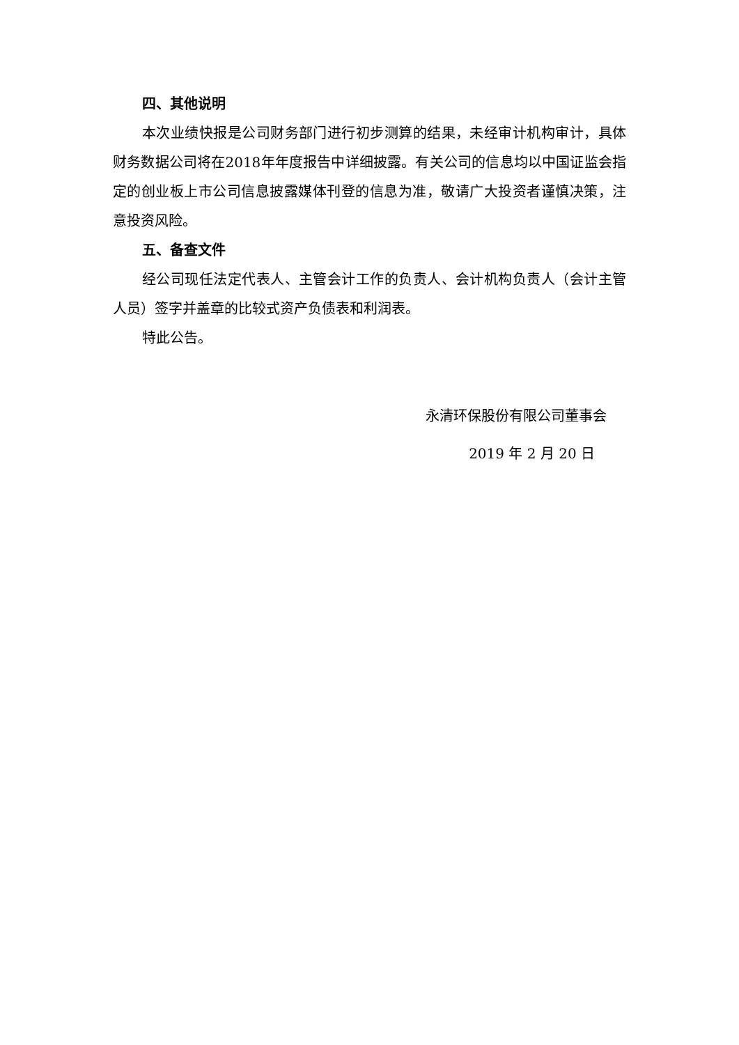四、其他说明
本次业绩快报是公司财务部门进行初步测算的结果，未经审计机构审计，具体财务数据公司将在2018年年度报告中详细披露。有关公司的信息均以中国证监会指定的创业板上市公司信息披露媒体刊登的信息为准，敬请广大投资者谨慎决策，注意投资风险。
五、备查文件
经公司现任法定代表人、主管会计工作的负责人、会计机构负责人（会计主管人员）签字并盖章的比较式资产负债表和利润表。
特此公告。
永清环保股份有限公司董事会
2019 年 2 月 20 日